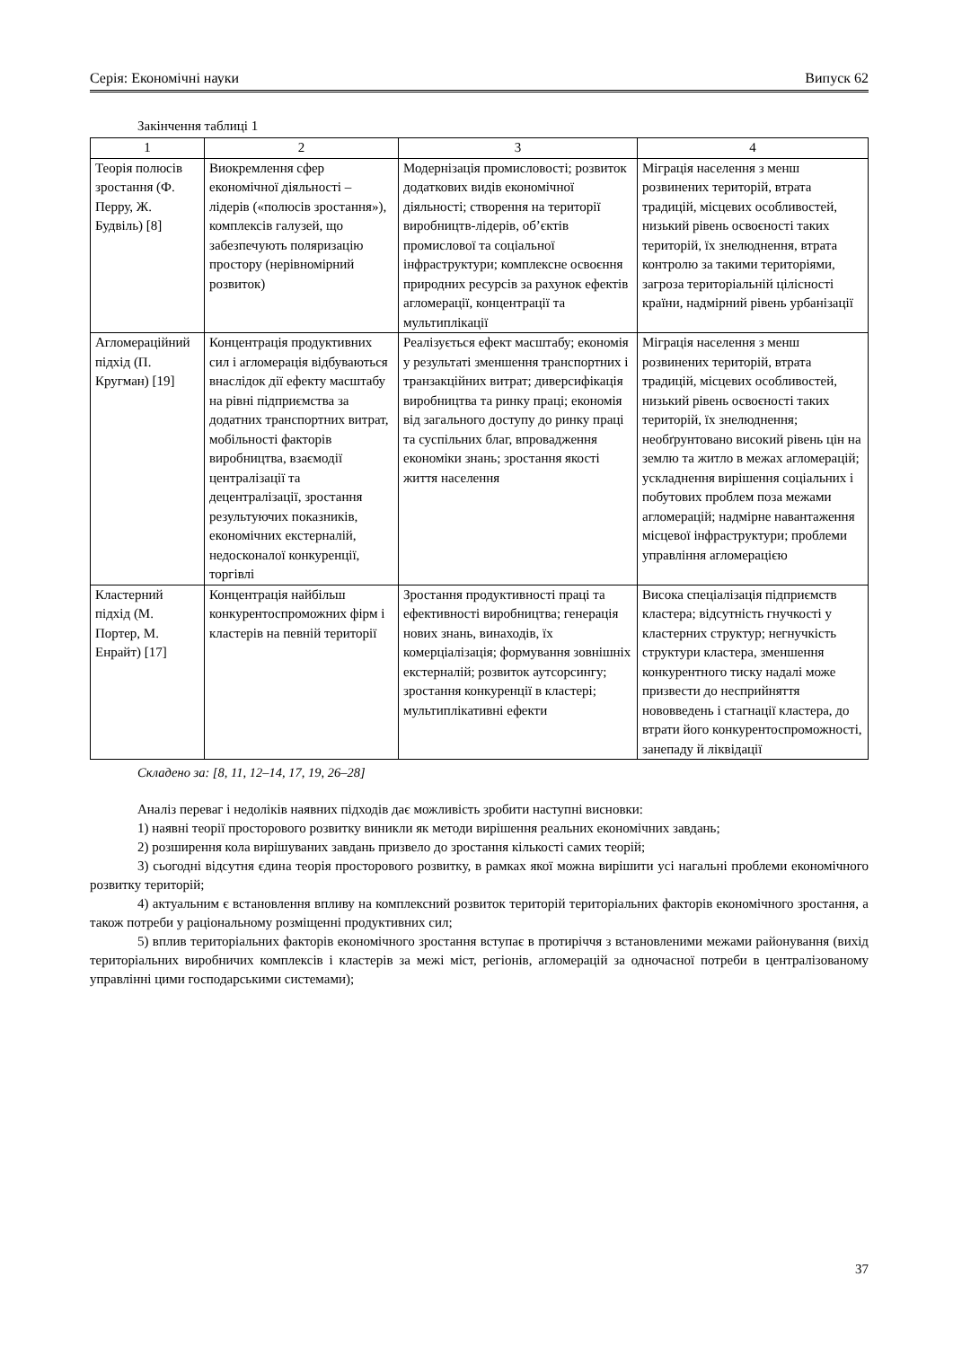Серія: Економічні науки Випуск 62
Закінчення таблиці 1
| 1 | 2 | 3 | 4 |
| --- | --- | --- | --- |
| Теорія полюсів зростання (Ф. Перру, Ж. Будвіль) [8] | Виокремлення сфер економічної діяльності – лідерів («полюсів зростання»), комплексів галузей, що забезпечують поляризацію простору (нерівномірний розвиток) | Модернізація промисловості; розвиток додаткових видів економічної діяльності; створення на території виробництв-лідерів, об’єктів промислової та соціальної інфраструктури; комплексне освоєння природних ресурсів за рахунок ефектів агломерації, концентрації та мультиплікації | Міграція населення з менш розвинених територій, втрата традицій, місцевих особливостей, низький рівень освоєності таких територій, їх знелюднення, втрата контролю за такими територіями, загроза територіальній цілісності країни, надмірний рівень урбанізації |
| Агломераційний підхід (П. Кругман) [19] | Концентрація продуктивних сил і агломерація відбуваються внаслідок дії ефекту масштабу на рівні підприємства за додатних транспортних витрат, мобільності факторів виробництва, взаємодії централізації та децентралізації, зростання результуючих показників, економічних екстерналій, недосконалої конкуренції, торгівлі | Реалізується ефект масштабу; економія у результаті зменшення транспортних і транзакційних витрат; диверсифікація виробництва та ринку праці; економія від загального доступу до ринку праці та суспільних благ, впровадження економіки знань; зростання якості життя населення | Міграція населення з менш розвинених територій, втрата традицій, місцевих особливостей, низький рівень освоєності таких територій, їх знелюднення; необґрунтовано високий рівень цін на землю та житло в межах агломерацій; ускладнення вирішення соціальних і побутових проблем поза межами агломерацій; надмірне навантаження місцевої інфраструктури; проблеми управління агломерацією |
| Кластерний підхід (М. Портер, М. Енрайт) [17] | Концентрація найбільш конкурентоспроможних фірм і кластерів на певній території | Зростання продуктивності праці та ефективності виробництва; генерація нових знань, винаходів, їх комерціалізація; формування зовнішніх екстерналій; розвиток аутсорсингу; зростання конкуренції в кластері; мультиплікативні ефекти | Висока спеціалізація підприємств кластера; відсутність гнучкості у кластерних структур; негнучкість структури кластера, зменшення конкурентного тиску надалі може призвести до несприйняття нововведень і стагнації кластера, до втрати його конкурентоспроможності, занепаду й ліквідації |
Складено за: [8, 11, 12–14, 17, 19, 26–28]
Аналіз переваг і недоліків наявних підходів дає можливість зробити наступні висновки:
1) наявні теорії просторового розвитку виникли як методи вирішення реальних економічних завдань;
2) розширення кола вирішуваних завдань призвело до зростання кількості самих теорій;
3) сьогодні відсутня єдина теорія просторового розвитку, в рамках якої можна вирішити усі нагальні проблеми економічного розвитку територій;
4) актуальним є встановлення впливу на комплексний розвиток територій територіальних факторів економічного зростання, а також потреби у раціональному розміщенні продуктивних сил;
5) вплив територіальних факторів економічного зростання вступає в протиріччя з встановленими межами районування (вихід територіальних виробничих комплексів і кластерів за межі міст, регіонів, агломерацій за одночасної потреби в централізованому управлінні цими господарськими системами);
37